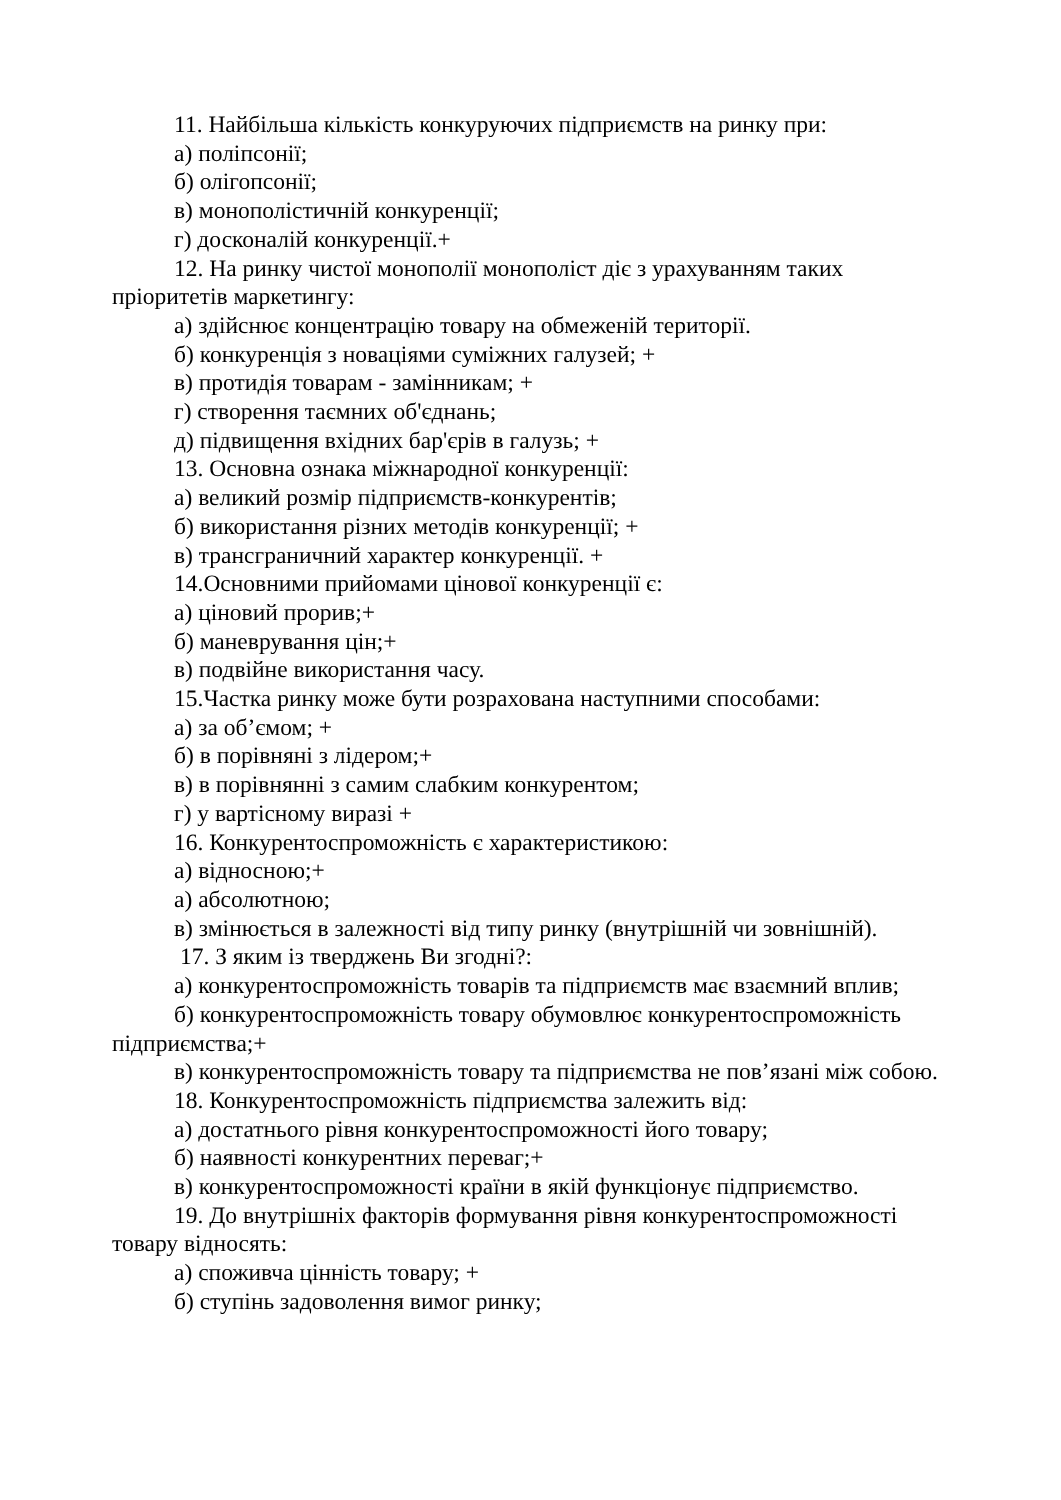11. Найбільша кількість конкуруючих підприємств на ринку при:
а) поліпсонії;
б) олігопсонії;
в) монополістичній конкуренції;
г) досконалій конкуренції.+
12. На ринку чистої монополії монополіст діє з урахуванням таких пріоритетів маркетингу:
а) здійснює концентрацію товару на обмеженій території.
б) конкуренція з новаціями суміжних галузей; +
в) протидія товарам - замінникам; +
г) створення таємних об'єднань;
д) підвищення вхідних бар'єрів в галузь; +
13. Основна ознака міжнародної конкуренції:
а) великий розмір підприємств-конкурентів;
б) використання різних методів конкуренції; +
в) трансграничний характер конкуренції. +
14.Основними прийомами цінової конкуренції є:
а) ціновий прорив;+
б) маневрування цін;+
в) подвійне використання часу.
15.Частка ринку може бути розрахована наступними способами:
а) за об’ємом; +
б) в порівняні з лідером;+
в) в порівнянні з самим слабким конкурентом;
г) у вартісному виразі +
16. Конкурентоспроможність є характеристикою:
а) відносною;+
а) абсолютною;
в) змінюється в залежності від типу ринку (внутрішній чи зовнішній).
17. З яким із тверджень Ви згодні?:
а) конкурентоспроможність товарів та підприємств має взаємний вплив;
б) конкурентоспроможність товару обумовлює конкурентоспроможність підприємства;+
в) конкурентоспроможність товару та підприємства не пов’язані між собою.
18. Конкурентоспроможність підприємства залежить від:
а) достатнього рівня конкурентоспроможності його товару;
б) наявності конкурентних переваг;+
в) конкурентоспроможності країни в якій функціонує підприємство.
19. До внутрішніх факторів формування рівня конкурентоспроможності товару відносять:
а) споживча цінність товару; +
б) ступінь задоволення вимог ринку;